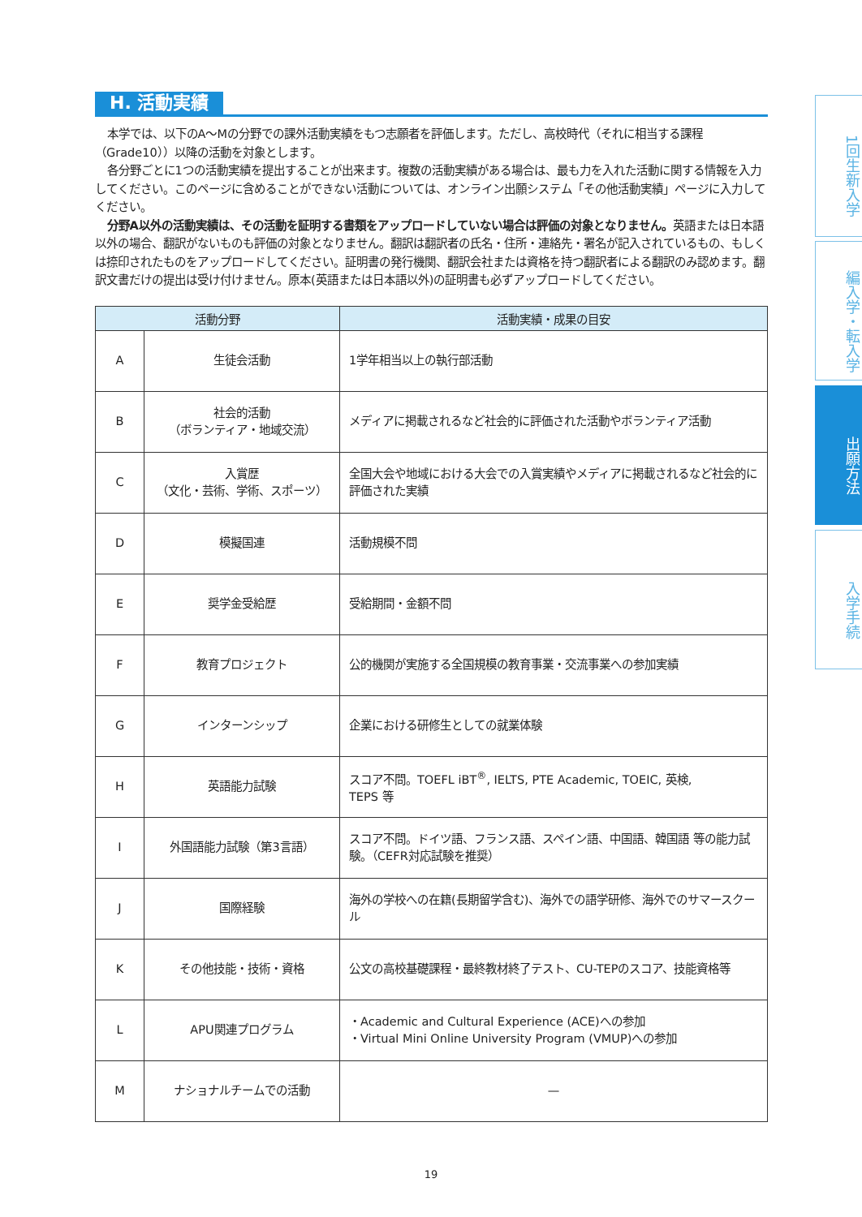H. 活動実績
本学では、以下のA～Mの分野での課外活動実績をもつ志願者を評価します。ただし、高校時代（それに相当する課程（Grade10））以降の活動を対象とします。
各分野ごとに1つの活動実績を提出することが出来ます。複数の活動実績がある場合は、最も力を入れた活動に関する情報を入力してください。このページに含めることができない活動については、オンライン出願システム「その他活動実績」ページに入力してください。
分野A以外の活動実績は、その活動を証明する書類をアップロードしていない場合は評価の対象となりません。英語または日本語以外の場合、翻訳がないものも評価の対象となりません。翻訳は翻訳者の氏名・住所・連絡先・署名が記入されているもの、もしくは捺印されたものをアップロードしてください。証明書の発行機関、翻訳会社または資格を持つ翻訳者による翻訳のみ認めます。翻訳文書だけの提出は受け付けません。原本(英語または日本語以外)の証明書も必ずアップロードしてください。
| 活動分野 | | 活動実績・成果の目安 |
| --- | --- | --- |
| A | 生徒会活動 | 1学年相当以上の執行部活動 |
| B | 社会的活動 （ボランティア・地域交流） | メディアに掲載されるなど社会的に評価された活動やボランティア活動 |
| C | 入賞歴 （文化・芸術、学術、スポーツ） | 全国大会や地域における大会での入賞実績やメディアに掲載されるなど社会的に評価された実績 |
| D | 模擬国連 | 活動規模不問 |
| E | 奨学金受給歴 | 受給期間・金額不問 |
| F | 教育プロジェクト | 公的機関が実施する全国規模の教育事業・交流事業への参加実績 |
| G | インターンシップ | 企業における研修生としての就業体験 |
| H | 英語能力試験 | スコア不問。TOEFL iBT<sup>®</sup>, IELTS, PTE Academic, TOEIC, 英検, TEPS 等 |
| I | 外国語能力試験（第3言語） | スコア不問。ドイツ語、フランス語、スペイン語、中国語、韓国語 等の能力試験。（CEFR対応試験を推奨） |
| J | 国際経験 | 海外の学校への在籍(長期留学含む)、海外での語学研修、海外でのサマースクール |
| K | その他技能・技術・資格 | 公文の高校基礎課程・最終教材終了テスト、CU-TEPのスコア、技能資格等 |
| L | APU関連プログラム | ・Academic and Cultural Experience (ACE)への参加 ・Virtual Mini Online University Program (VMUP)への参加 |
| M | ナショナルチームでの活動 | — |
1回生新入学
編入学・転入学
出願方法
入学手続
19